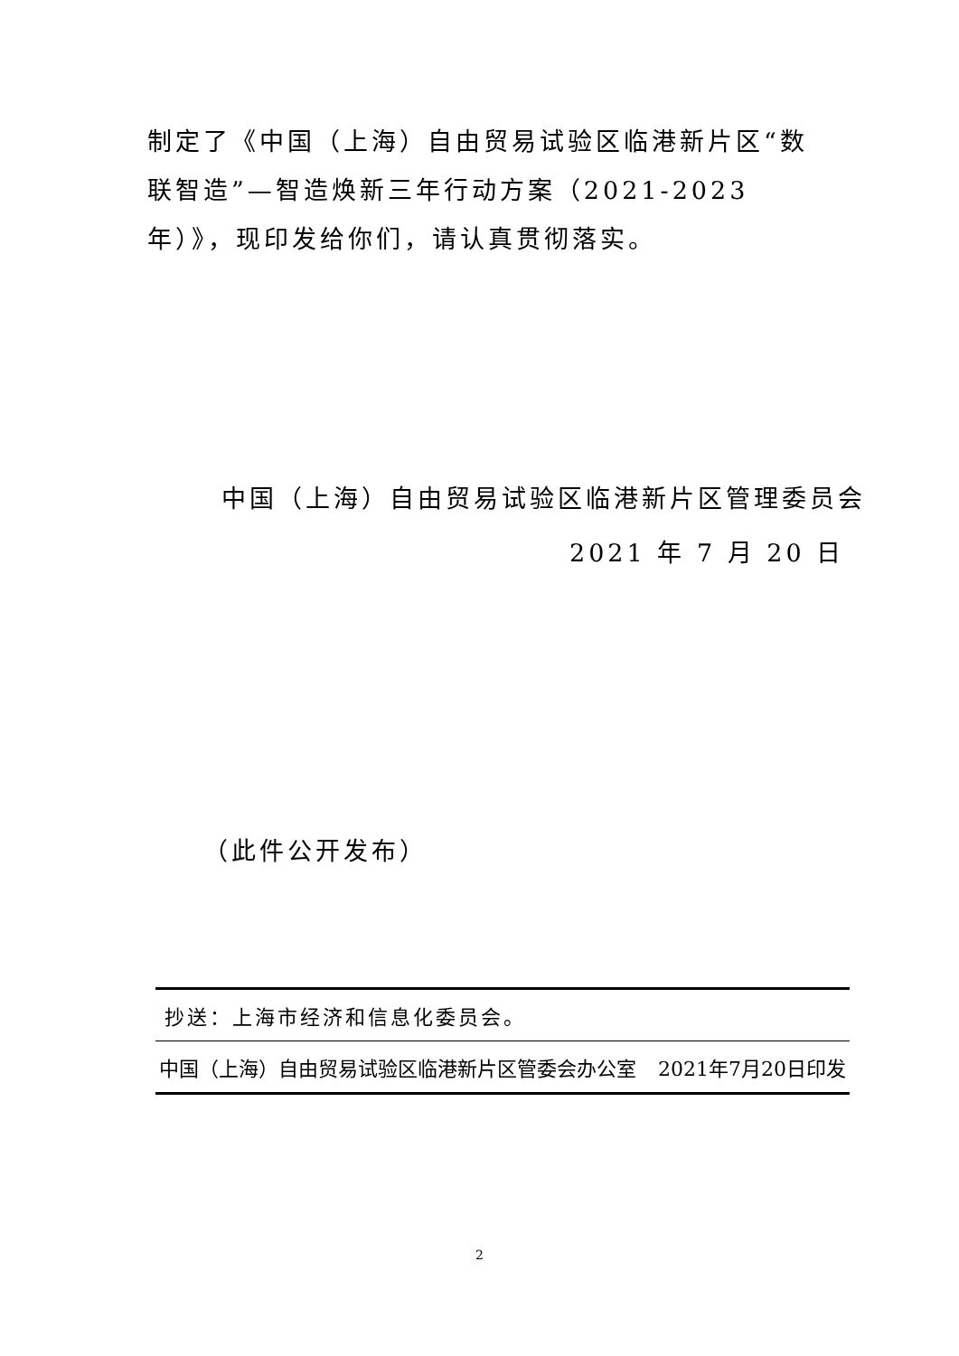制定了《中国（上海）自由贸易试验区临港新片区“数联智造”—智造焕新三年行动方案（2021-2023年）》，现印发给你们，请认真贯彻落实。
中国（上海）自由贸易试验区临港新片区管理委员会
2021 年 7 月 20 日
（此件公开发布）
抄送：上海市经济和信息化委员会。
中国（上海）自由贸易试验区临港新片区管委会办公室 2021年7月20日印发
2